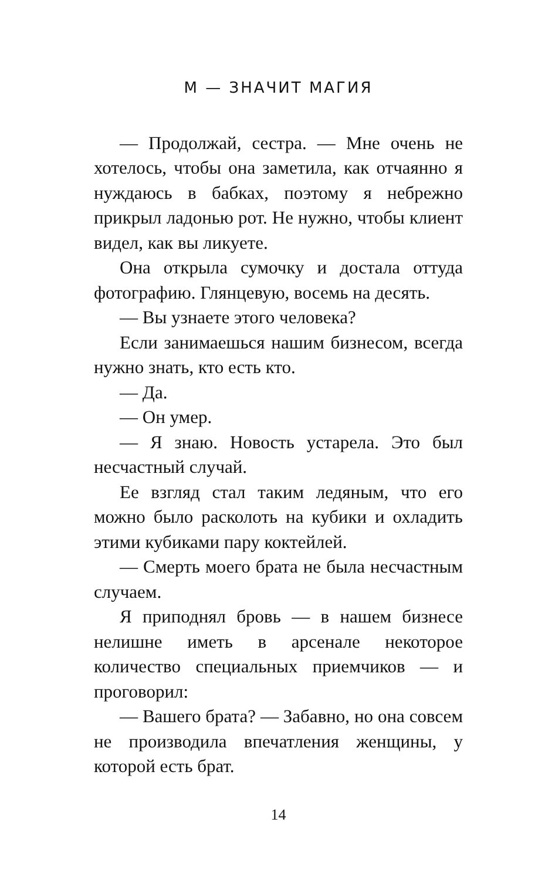М — ЗНАЧИТ МАГИЯ
— Продолжай, сестра. — Мне очень не хотелось, чтобы она заметила, как отчаянно я нуждаюсь в бабках, поэтому я небрежно прикрыл ладонью рот. Не нужно, чтобы клиент видел, как вы ликуете.
Она открыла сумочку и достала оттуда фотографию. Глянцевую, восемь на десять.
— Вы узнаете этого человека?
Если занимаешься нашим бизнесом, всегда нужно знать, кто есть кто.
— Да.
— Он умер.
— Я знаю. Новость устарела. Это был несчастный случай.
Ее взгляд стал таким ледяным, что его можно было расколоть на кубики и охладить этими кубиками пару коктейлей.
— Смерть моего брата не была несчастным случаем.
Я приподнял бровь — в нашем бизнесе нелишне иметь в арсенале некоторое количество специальных приемчиков — и проговорил:
— Вашего брата? — Забавно, но она совсем не производила впечатления женщины, у которой есть брат.
14